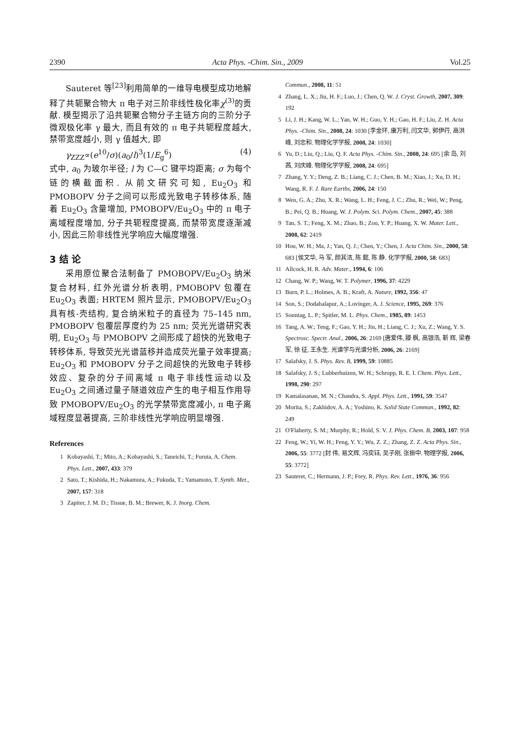2390 Acta Phys. -Chim. Sin., 2009 Vol.25
Sauteret 等<sup>[23]</sup>利用简单的一维导电模型成功地解释了共轭聚合物大 π 电子对三阶非线性极化率χ<sup>(3)</sup>的贡献. 模型揭示了沿共轭聚合物分子主链方向的三阶分子微观极化率 γ 最大, 而且有效的 π 电子共轭程度越大, 禁带宽度越小, 则 γ 值越大, 即
γ<sub>ZZZ</sub>∝(e<sup>10</sup>/σ)(a<sub>0</sub>/l)<sup>3</sup>(1/E<sub>g</sub><sup>6</sup>) (4)
式中, a<sub>0</sub> 为玻尔半径; l 为 C—C 键平均距离; σ 为每个链的横截面积. 从前文研究可知, Eu<sub>2</sub>O<sub>3</sub> 和 PMOBOPV 分子之间可以形成光致电子转移体系, 随着 Eu<sub>2</sub>O<sub>3</sub> 含量增加, PMOBOPV/Eu<sub>2</sub>O<sub>3</sub> 中的 π 电子离域程度增加, 分子共轭程度提高, 而禁带宽度逐渐减小, 因此三阶非线性光学响应大幅度增强.
3 结 论
采用原位聚合法制备了 PMOBOPV/Eu<sub>2</sub>O<sub>3</sub> 纳米复合材料, 红外光谱分析表明, PMOBOPV 包覆在 Eu<sub>2</sub>O<sub>3</sub> 表面; HRTEM 照片显示, PMOBOPV/Eu<sub>2</sub>O<sub>3</sub> 具有核-壳结构, 复合纳米粒子的直径为 75–145 nm, PMOBOPV 包覆层厚度约为 25 nm; 荧光光谱研究表明, Eu<sub>2</sub>O<sub>3</sub> 与 PMOBOPV 之间形成了超快的光致电子转移体系, 导致荧光光谱蓝移并造成荧光量子效率提高; Eu<sub>2</sub>O<sub>3</sub> 和 PMOBOPV 分子之间超快的光致电子转移效应、复杂的分子间离域 π 电子非线性运动以及 Eu<sub>2</sub>O<sub>3</sub> 之间通过量子隧道效应产生的电子相互作用导致 PMOBOPV/Eu<sub>2</sub>O<sub>3</sub> 的光学禁带宽度减小, π 电子离域程度显著提高, 三阶非线性光学响应明显增强.
References
1 Kobayashi, T.; Mito, A.; Kobayashi, S.; Taneichi, T.; Furuta, A. Chem. Phys. Lett., 2007, 433: 379
2 Sato, T.; Kishida, H.; Nakamura, A.; Fukuda, T.; Yamamoto, T. Synth. Met., 2007, 157: 318
3 Zapiter, J. M. D.; Tissue, B. M.; Brewer, K. J. Inorg. Chem.
Commun., 2008, 11: 51
4 Zhang, L. X.; Jiu, H. F.; Luo, J.; Chen, Q. W. J. Cryst. Growth, 2007, 309: 192
5 Li, J. H.; Kang, W. L.; Yan, W. H.; Guo, Y. H.; Gao, H. F.; Liu, Z. H. Acta Phys. -Chim. Sin., 2008, 24: 1030 [李金环, 康万利, 闫文华, 郭伊荇, 高洪峰, 刘忠和. 物理化学学报, 2008, 24: 1030]
6 Yu, D.; Liu, Q.; Liu, Q. F. Acta Phys. -Chim. Sin., 2008, 24: 695 [余 岛, 刘 茜, 刘庆峰. 物理化学学报, 2008, 24: 695]
7 Zhang, Y. Y.; Deng, Z. B.; Liang, C. J.; Chen, B. M.; Xiao, J.; Xu, D. H.; Wang, R. F. J. Rare Earths, 2006, 24: 150
8 Wen, G. A.; Zhu, X. R.; Wang, L. H.; Feng, J. C.; Zhu, R.; Wei, W.; Peng, B.; Pei, Q. B.; Huang, W. J. Polym. Sci. Polym. Chem., 2007, 45: 388
9 Tan, S. T.; Feng, X. M.; Zhao, B.; Zou, Y. P.; Huang, X. W. Mater. Lett., 2008, 62: 2419
10 Hou, W. H.; Ma, J.; Yan, Q. J.; Chen, Y.; Chen, J. Acta Chim. Sin., 2000, 58: 683 [侯文华, 马 军, 颜其洁, 陈 懿, 陈 静. 化学学报, 2000, 58: 683]
11 Allcock, H. R. Adv. Mater., 1994, 6: 106
12 Chang, W. P.; Wang, W. T. Polymer, 1996, 37: 4229
13 Burn, P. L.; Holmes, A. B.; Kraft, A. Nature, 1992, 356: 47
14 Son, S.; Dodabalapur, A.; Lovinger, A. J. Science, 1995, 269: 376
15 Sonntag, L. P.; Spitler, M. L. Phys. Chem., 1985, 89: 1453
16 Tang, A. W.; Teng, F.; Gao, Y. H.; Jin, H.; Liang, C. J.; Xu, Z.; Wang, Y. S. Spectrosc. Spectr. Anal., 2006, 26: 2169 [唐爱伟, 滕 枫, 高银浩, 靳 辉, 梁春军, 徐 征, 王永生. 光谱学与光谱分析, 2006, 26: 2169]
17 Salafsky, J. S. Phys. Rev. B, 1999, 59: 10885
18 Salafsky, J. S.; Lubberhuizen, W. H.; Schropp, R. E. I. Chem. Phys. Lett., 1998, 290: 297
19 Kamalasanan, M. N.; Chandra, S. Appl. Phys. Lett., 1991, 59: 3547
20 Morita, S.; Zakhidov, A. A.; Yoshino, K. Solid State Commun., 1992, 82: 249
21 O′Flaherty, S. M.; Murphy, R.; Hold, S. V. J. Phys. Chem. B, 2003, 107: 958
22 Feng, W.; Yi, W. H.; Feng, Y. Y.; Wu, Z. Z.; Zhang, Z. Z. Acta Phys. Sin., 2006, 55: 3772 [封 伟, 易文辉, 冯奕钰, 吴子刚, 张振中. 物理学报, 2006, 55: 3772]
23 Sauteret, C.; Hermann, J. P.; Frey, R. Phys. Rev. Lett., 1976, 36: 956